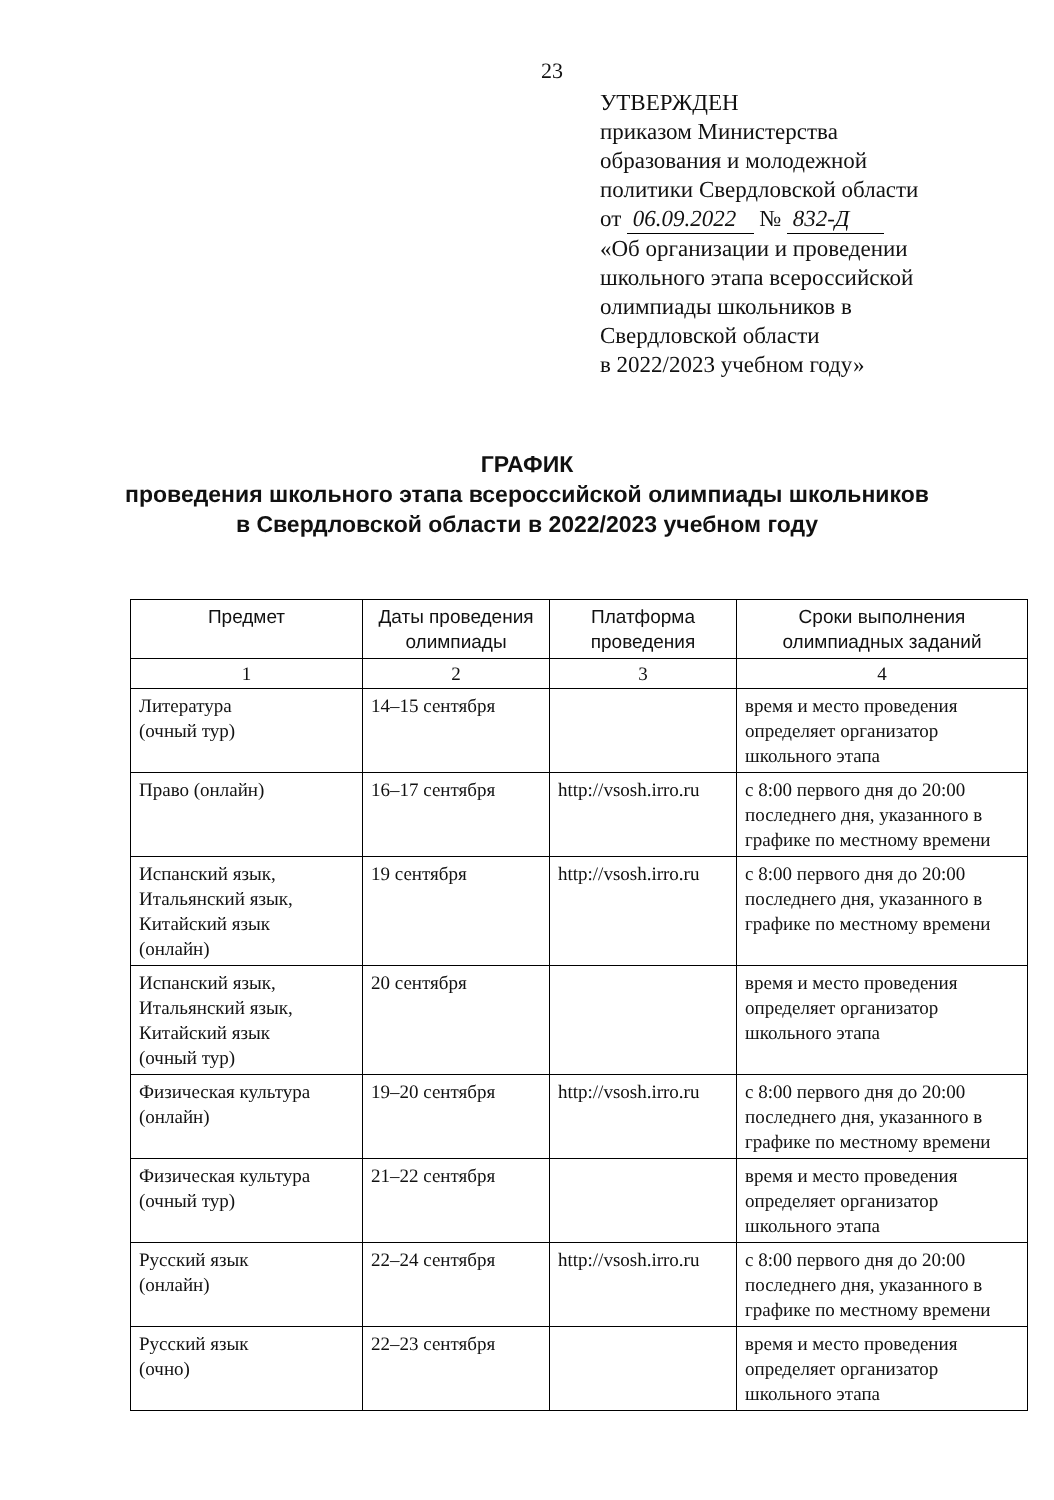23
УТВЕРЖДЕН
приказом Министерства
образования и молодежной
политики Свердловской области
от 06.09.2022 № 832-Д
«Об организации и проведении
школьного этапа всероссийской
олимпиады школьников в
Свердловской области
в 2022/2023 учебном году»
ГРАФИК
проведения школьного этапа всероссийской олимпиады школьников
в Свердловской области в 2022/2023 учебном году
| Предмет | Даты проведения олимпиады | Платформа проведения | Сроки выполнения олимпиадных заданий |
| --- | --- | --- | --- |
| 1 | 2 | 3 | 4 |
| Литература (очный тур) | 14–15 сентября | | время и место проведения определяет организатор школьного этапа |
| Право (онлайн) | 16–17 сентября | http://vsosh.irro.ru | с 8:00 первого дня до 20:00 последнего дня, указанного в графике по местному времени |
| Испанский язык, Итальянский язык, Китайский язык (онлайн) | 19 сентября | http://vsosh.irro.ru | с 8:00 первого дня до 20:00 последнего дня, указанного в графике по местному времени |
| Испанский язык, Итальянский язык, Китайский язык (очный тур) | 20 сентября | | время и место проведения определяет организатор школьного этапа |
| Физическая культура (онлайн) | 19–20 сентября | http://vsosh.irro.ru | с 8:00 первого дня до 20:00 последнего дня, указанного в графике по местному времени |
| Физическая культура (очный тур) | 21–22 сентября | | время и место проведения определяет организатор школьного этапа |
| Русский язык (онлайн) | 22–24 сентября | http://vsosh.irro.ru | с 8:00 первого дня до 20:00 последнего дня, указанного в графике по местному времени |
| Русский язык (очно) | 22–23 сентября | | время и место проведения определяет организатор школьного этапа |